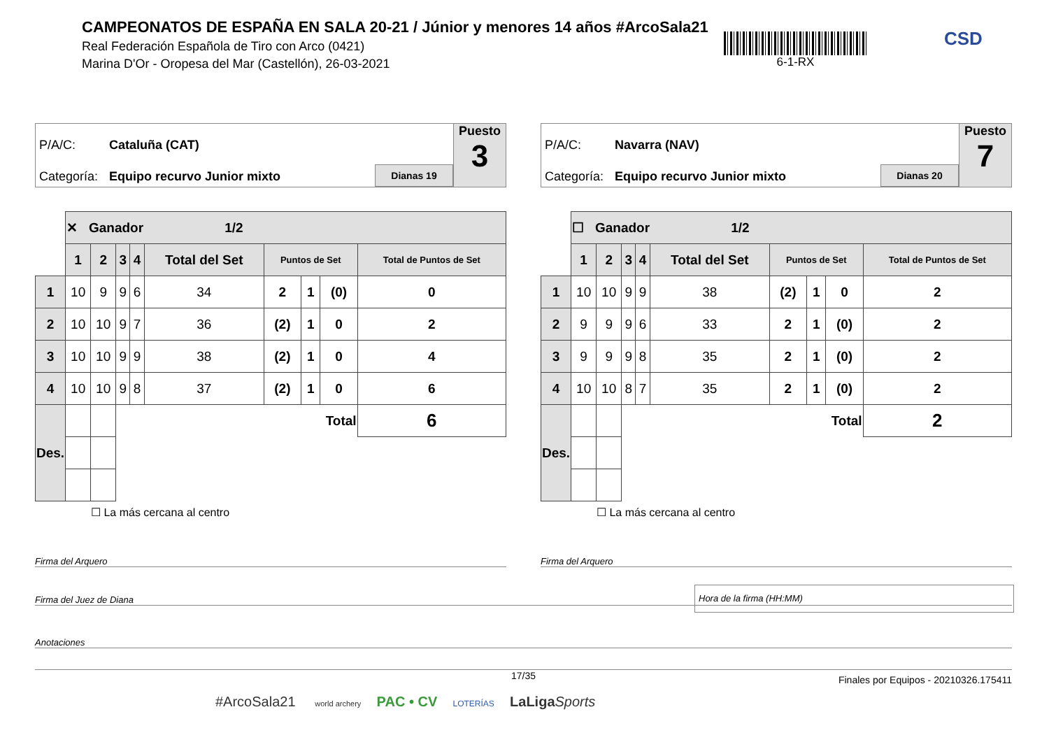CAMPEONATOS DE ESPAÑA EN SALA 20-21 / Júnior y menores 14 años #ArcoSala21
Real Federación Española de Tiro con Arco (0421)
Marina D'Or - Oropesa del Mar (Castellón), 26-03-2021
6-1-RX CSD
P/A/C: Cataluña (CAT)
Categoría: Equipo recurvo Junior mixto
Dianas 19
Puesto
3
| | ✕ Ganador 1/2 | | | | | | | | |
| | 1 | 2 | 3 | 4 | Total del Set | Puntos de Set | | | Total de Puntos de Set |
| 1 | 10 | 9 | 9 | 6 | 34 | 2 | 1 | (0) | 0 |
| 2 | 10 | 10 | 9 | 7 | 36 | (2) | 1 | 0 | 2 |
| 3 | 10 | 10 | 9 | 9 | 38 | (2) | 1 | 0 | 4 |
| 4 | 10 | 10 | 9 | 8 | 37 | (2) | 1 | 0 | 6 |
| Des. | | | Total | | | | | | 6 |
☐ La más cercana al centro
P/A/C: Navarra (NAV)
Categoría: Equipo recurvo Junior mixto
Dianas 20
Puesto
7
| | ☐ Ganador 1/2 | | | | | | | | |
| | 1 | 2 | 3 | 4 | Total del Set | Puntos de Set | | | Total de Puntos de Set |
| 1 | 10 | 10 | 9 | 9 | 38 | (2) | 1 | 0 | 2 |
| 2 | 9 | 9 | 9 | 6 | 33 | 2 | 1 | (0) | 2 |
| 3 | 9 | 9 | 9 | 8 | 35 | 2 | 1 | (0) | 2 |
| 4 | 10 | 10 | 8 | 7 | 35 | 2 | 1 | (0) | 2 |
| Des. | | | Total | | | | | | 2 |
☐ La más cercana al centro
Firma del Arquero Firma del Arquero
Firma del Juez de Diana
Hora de la firma (HH:MM)
Anotaciones
17/35
Finales por Equipos - 20210326.175411
#ArcoSala21 world archery PAC • CV LOTERÍAS LaLiga Sports